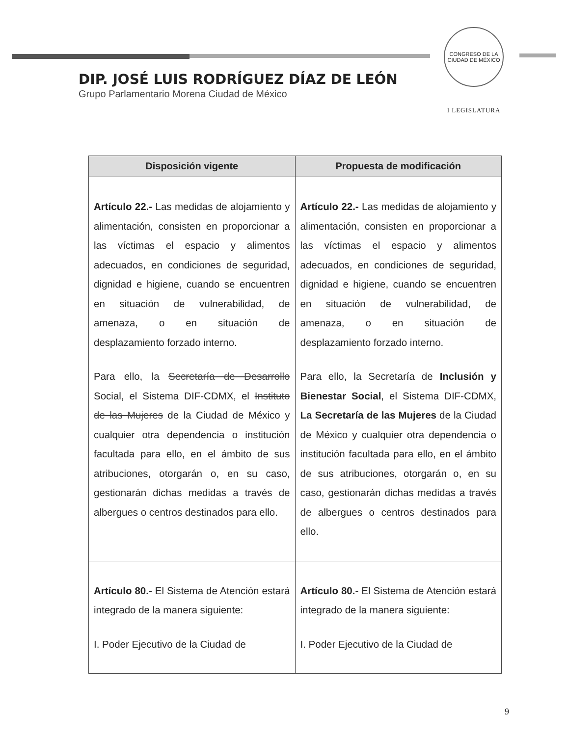DIP. JOSÉ LUIS RODRÍGUEZ DÍAZ DE LEÓN
Grupo Parlamentario Morena Ciudad de México
CONGRESO DE LA CIUDAD DE MÉXICO
I LEGISLATURA
| Disposición vigente | Propuesta de modificación |
| --- | --- |
| Artículo 22.- Las medidas de alojamiento y alimentación, consisten en proporcionar a las víctimas el espacio y alimentos adecuados, en condiciones de seguridad, dignidad e higiene, cuando se encuentren en situación de vulnerabilidad, de amenaza, o en situación de desplazamiento forzado interno. Para ello, la Secretaría de Desarrollo Social, el Sistema DIF-CDMX, el Instituto de las Mujeres de la Ciudad de México y cualquier otra dependencia o institución facultada para ello, en el ámbito de sus atribuciones, otorgarán o, en su caso, gestionarán dichas medidas a través de albergues o centros destinados para ello. | Artículo 22.- Las medidas de alojamiento y alimentación, consisten en proporcionar a las víctimas el espacio y alimentos adecuados, en condiciones de seguridad, dignidad e higiene, cuando se encuentren en situación de vulnerabilidad, de amenaza, o en situación de desplazamiento forzado interno. Para ello, la Secretaría de Inclusión y Bienestar Social , el Sistema DIF-CDMX, La Secretaría de las Mujeres de la Ciudad de México y cualquier otra dependencia o institución facultada para ello, en el ámbito de sus atribuciones, otorgarán o, en su caso, gestionarán dichas medidas a través de albergues o centros destinados para ello. |
| Artículo 80.- El Sistema de Atención estará integrado de la manera siguiente: I. Poder Ejecutivo de la Ciudad de | Artículo 80.- El Sistema de Atención estará integrado de la manera siguiente: I. Poder Ejecutivo de la Ciudad de |
9